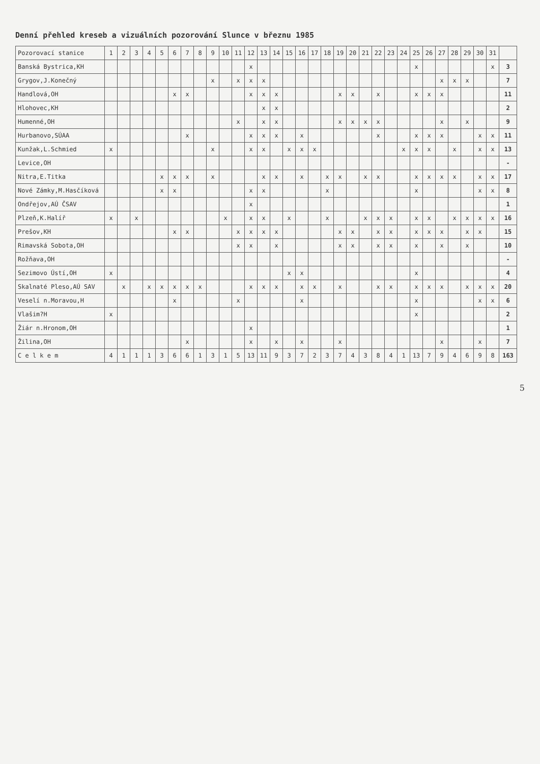Denní přehled kreseb a vizuálních pozorování Slunce v březnu 1985
| Pozorovací stanice | 1 | 2 | 3 | 4 | 5 | 6 | 7 | 8 | 9 | 10 | 11 | 12 | 13 | 14 | 15 | 16 | 17 | 18 | 19 | 20 | 21 | 22 | 23 | 24 | 25 | 26 | 27 | 28 | 29 | 30 | 31 | |
| --- | --- | --- | --- | --- | --- | --- | --- | --- | --- | --- | --- | --- | --- | --- | --- | --- | --- | --- | --- | --- | --- | --- | --- | --- | --- | --- | --- | --- | --- | --- | --- | --- |
| Banská Bystrica,KH | | | | | | | | | | | | x | | | | | | | | | | | | | x | | | | | | x | 3 |
| Grygov,J.Konečný | | | | | | | | | x | | x | x | x | | | | | | | | | | | | | | x | x | x | | | 7 |
| Handlová,OH | | | | | | x | x | | | | | x | x | x | | | | | x | x | | x | | | x | x | x | | | | | 11 |
| Hlohovec,KH | | | | | | | | | | | | | x | x | | | | | | | | | | | | | | | | | | 2 |
| Humenné,OH | | | | | | | | | | | x | | x | x | | | | | x | x | x | x | | | | | x | | x | | | 9 |
| Hurbanovo,SÚAA | | | | | | | x | | | | | x | x | x | | x | | | | | | x | | | x | x | x | | | x | x | 11 |
| Kunžak,L.Schmied | x | | | | | | | | x | | | x | x | | x | x | x | | | | | | | x | x | x | | x | | x | x | 13 |
| Levice,OH | | | | | | | | | | | | | | | | | | | | | | | | | | | | | | | | - |
| Nitra,E.Titka | | | | | x | x | x | | x | | | | x | x | | x | | x | x | | x | x | | | x | x | x | x | | x | x | 17 |
| Nové Zámky,M.Hasčíková | | | | | x | x | | | | | | x | x | | | | | x | | | | | | | x | | | | | x | x | 8 |
| Ondřejov,AÚ ČSAV | | | | | | | | | | | | x | | | | | | | | | | | | | | | | | | | | 1 |
| Plzeň,K.Halíř | x | | x | | | | | | | x | | x | x | | x | | | x | | | x | x | x | | x | x | | x | x | x | x | 16 |
| Prešov,KH | | | | | | x | x | | | | x | x | x | x | | | | | x | x | | x | x | | x | x | x | | x | x | | 15 |
| Rimavská Sobota,OH | | | | | | | | | | | x | x | | x | | | | | x | x | | x | x | | x | | x | | x | | | 10 |
| Rožňava,OH | | | | | | | | | | | | | | | | | | | | | | | | | | | | | | | | - |
| Sezimovo Ústí,OH | x | | | | | | | | | | | | | | x | x | | | | | | | | | x | | | | | | | 4 |
| Skalnaté Pleso,AÚ SAV | | x | | x | x | x | x | x | | | | x | x | x | | x | x | | x | | | x | x | | x | x | x | | x | x | x | 20 |
| Veselí n.Moravou,H | | | | | | x | | | | | x | | | | | x | | | | | | | | | x | | | | | x | x | 6 |
| Vlašim?H | x | | | | | | | | | | | | | | | | | | | | | | | | x | | | | | | | 2 |
| Žiár n.Hronom,OH | | | | | | | | | | | | x | | | | | | | | | | | | | | | | | | | | 1 |
| Žilina,OH | | | | | | | x | | | | | x | | x | | x | | | x | | | | | | | | x | | | x | | 7 |
| C e l k e m | 4 | 1 | 1 | 1 | 3 | 6 | 6 | 1 | 3 | 1 | 5 | 13 | 11 | 9 | 3 | 7 | 2 | 3 | 7 | 4 | 3 | 8 | 4 | 1 | 13 | 7 | 9 | 4 | 6 | 9 | 8 | 163 |
5